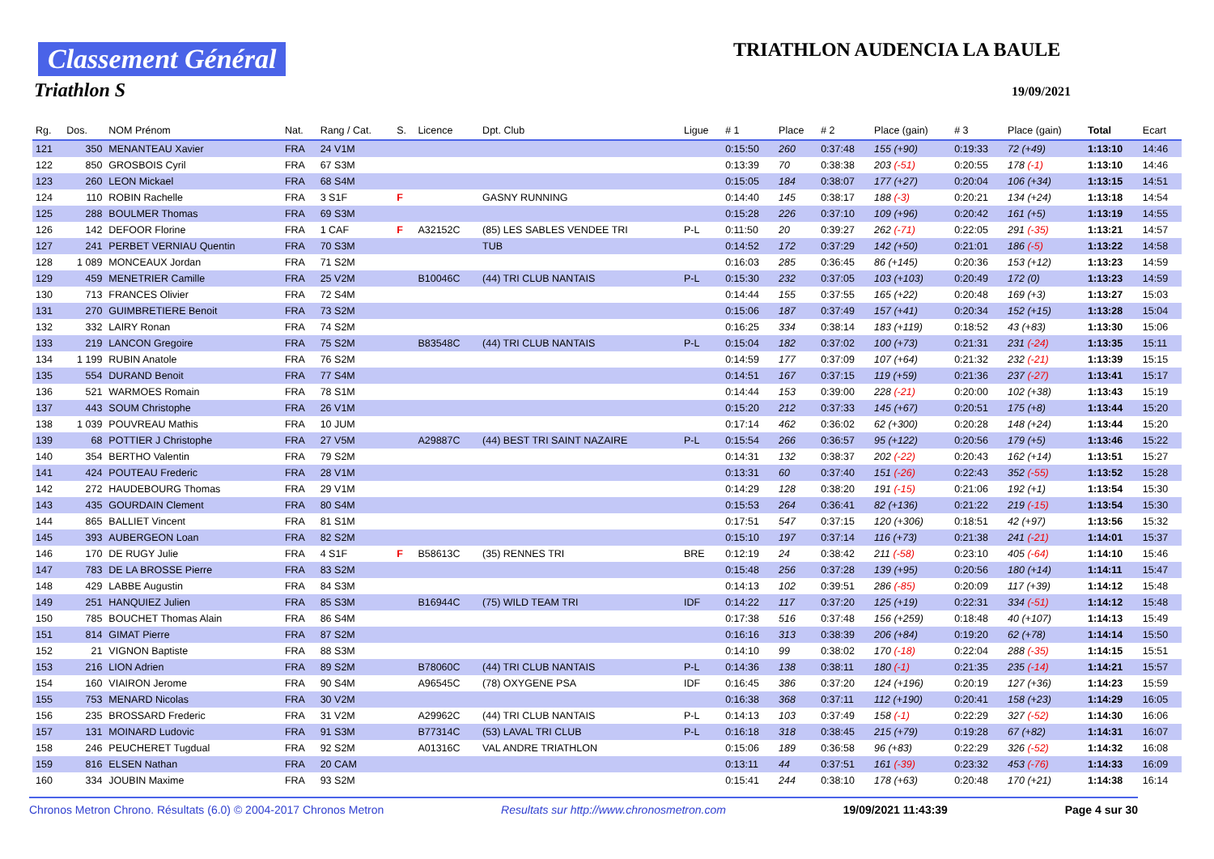Classement Général
Triathlon S
TRIATHLON AUDENCIA LA BAULE
19/09/2021
| Rg. | Dos. | NOM Prénom | Nat. | Rang / Cat. | S. | Licence | Dpt. Club | Ligue | # 1 | Place | # 2 | Place (gain) | # 3 | Place (gain) | Total | Ecart |
| --- | --- | --- | --- | --- | --- | --- | --- | --- | --- | --- | --- | --- | --- | --- | --- | --- |
| 121 | 350 | MENANTEAU Xavier | FRA | 24 V1M | | | | | 0:15:50 | 260 | 0:37:48 | 155 (+90) | 0:19:33 | 72 (+49) | 1:13:10 | 14:46 |
| 122 | 850 | GROSBOIS Cyril | FRA | 67 S3M | | | | | 0:13:39 | 70 | 0:38:38 | 203 (-51) | 0:20:55 | 178 (-1) | 1:13:10 | 14:46 |
| 123 | 260 | LEON Mickael | FRA | 68 S4M | | | | | 0:15:05 | 184 | 0:38:07 | 177 (+27) | 0:20:04 | 106 (+34) | 1:13:15 | 14:51 |
| 124 | 110 | ROBIN Rachelle | FRA | 3 S1F | F | | GASNY RUNNING | | 0:14:40 | 145 | 0:38:17 | 188 (-3) | 0:20:21 | 134 (+24) | 1:13:18 | 14:54 |
| 125 | 288 | BOULMER Thomas | FRA | 69 S3M | | | | | 0:15:28 | 226 | 0:37:10 | 109 (+96) | 0:20:42 | 161 (+5) | 1:13:19 | 14:55 |
| 126 | 142 | DEFOOR Florine | FRA | 1 CAF | F | A32152C | (85) LES SABLES VENDEE TRI | P-L | 0:11:50 | 20 | 0:39:27 | 262 (-71) | 0:22:05 | 291 (-35) | 1:13:21 | 14:57 |
| 127 | 241 | PERBET VERNIAU Quentin | FRA | 70 S3M | | | TUB | | 0:14:52 | 172 | 0:37:29 | 142 (+50) | 0:21:01 | 186 (-5) | 1:13:22 | 14:58 |
| 128 | 1 089 | MONCEAUX Jordan | FRA | 71 S2M | | | | | 0:16:03 | 285 | 0:36:45 | 86 (+145) | 0:20:36 | 153 (+12) | 1:13:23 | 14:59 |
| 129 | 459 | MENETRIER Camille | FRA | 25 V2M | | B10046C | (44) TRI CLUB NANTAIS | P-L | 0:15:30 | 232 | 0:37:05 | 103 (+103) | 0:20:49 | 172 (0) | 1:13:23 | 14:59 |
| 130 | 713 | FRANCES Olivier | FRA | 72 S4M | | | | | 0:14:44 | 155 | 0:37:55 | 165 (+22) | 0:20:48 | 169 (+3) | 1:13:27 | 15:03 |
| 131 | 270 | GUIMBRETIERE Benoit | FRA | 73 S2M | | | | | 0:15:06 | 187 | 0:37:49 | 157 (+41) | 0:20:34 | 152 (+15) | 1:13:28 | 15:04 |
| 132 | 332 | LAIRY Ronan | FRA | 74 S2M | | | | | 0:16:25 | 334 | 0:38:14 | 183 (+119) | 0:18:52 | 43 (+83) | 1:13:30 | 15:06 |
| 133 | 219 | LANCON Gregoire | FRA | 75 S2M | | B83548C | (44) TRI CLUB NANTAIS | P-L | 0:15:04 | 182 | 0:37:02 | 100 (+73) | 0:21:31 | 231 (-24) | 1:13:35 | 15:11 |
| 134 | 1 199 | RUBIN Anatole | FRA | 76 S2M | | | | | 0:14:59 | 177 | 0:37:09 | 107 (+64) | 0:21:32 | 232 (-21) | 1:13:39 | 15:15 |
| 135 | 554 | DURAND Benoit | FRA | 77 S4M | | | | | 0:14:51 | 167 | 0:37:15 | 119 (+59) | 0:21:36 | 237 (-27) | 1:13:41 | 15:17 |
| 136 | 521 | WARMOES Romain | FRA | 78 S1M | | | | | 0:14:44 | 153 | 0:39:00 | 228 (-21) | 0:20:00 | 102 (+38) | 1:13:43 | 15:19 |
| 137 | 443 | SOUM Christophe | FRA | 26 V1M | | | | | 0:15:20 | 212 | 0:37:33 | 145 (+67) | 0:20:51 | 175 (+8) | 1:13:44 | 15:20 |
| 138 | 1 039 | POUVREAU Mathis | FRA | 10 JUM | | | | | 0:17:14 | 462 | 0:36:02 | 62 (+300) | 0:20:28 | 148 (+24) | 1:13:44 | 15:20 |
| 139 | 68 | POTTIER J Christophe | FRA | 27 V5M | | A29887C | (44) BEST TRI SAINT NAZAIRE | P-L | 0:15:54 | 266 | 0:36:57 | 95 (+122) | 0:20:56 | 179 (+5) | 1:13:46 | 15:22 |
| 140 | 354 | BERTHO Valentin | FRA | 79 S2M | | | | | 0:14:31 | 132 | 0:38:37 | 202 (-22) | 0:20:43 | 162 (+14) | 1:13:51 | 15:27 |
| 141 | 424 | POUTEAU Frederic | FRA | 28 V1M | | | | | 0:13:31 | 60 | 0:37:40 | 151 (-26) | 0:22:43 | 352 (-55) | 1:13:52 | 15:28 |
| 142 | 272 | HAUDEBOURG Thomas | FRA | 29 V1M | | | | | 0:14:29 | 128 | 0:38:20 | 191 (-15) | 0:21:06 | 192 (+1) | 1:13:54 | 15:30 |
| 143 | 435 | GOURDAIN Clement | FRA | 80 S4M | | | | | 0:15:53 | 264 | 0:36:41 | 82 (+136) | 0:21:22 | 219 (-15) | 1:13:54 | 15:30 |
| 144 | 865 | BALLIET Vincent | FRA | 81 S1M | | | | | 0:17:51 | 547 | 0:37:15 | 120 (+306) | 0:18:51 | 42 (+97) | 1:13:56 | 15:32 |
| 145 | 393 | AUBERGEON Loan | FRA | 82 S2M | | | | | 0:15:10 | 197 | 0:37:14 | 116 (+73) | 0:21:38 | 241 (-21) | 1:14:01 | 15:37 |
| 146 | 170 | DE RUGY Julie | FRA | 4 S1F | F | B58613C | (35) RENNES TRI | BRE | 0:12:19 | 24 | 0:38:42 | 211 (-58) | 0:23:10 | 405 (-64) | 1:14:10 | 15:46 |
| 147 | 783 | DE LA BROSSE Pierre | FRA | 83 S2M | | | | | 0:15:48 | 256 | 0:37:28 | 139 (+95) | 0:20:56 | 180 (+14) | 1:14:11 | 15:47 |
| 148 | 429 | LABBE Augustin | FRA | 84 S3M | | | | | 0:14:13 | 102 | 0:39:51 | 286 (-85) | 0:20:09 | 117 (+39) | 1:14:12 | 15:48 |
| 149 | 251 | HANQUIEZ Julien | FRA | 85 S3M | | B16944C | (75) WILD TEAM TRI | IDF | 0:14:22 | 117 | 0:37:20 | 125 (+19) | 0:22:31 | 334 (-51) | 1:14:12 | 15:48 |
| 150 | 785 | BOUCHET Thomas Alain | FRA | 86 S4M | | | | | 0:17:38 | 516 | 0:37:48 | 156 (+259) | 0:18:48 | 40 (+107) | 1:14:13 | 15:49 |
| 151 | 814 | GIMAT Pierre | FRA | 87 S2M | | | | | 0:16:16 | 313 | 0:38:39 | 206 (+84) | 0:19:20 | 62 (+78) | 1:14:14 | 15:50 |
| 152 | 21 | VIGNON Baptiste | FRA | 88 S3M | | | | | 0:14:10 | 99 | 0:38:02 | 170 (-18) | 0:22:04 | 288 (-35) | 1:14:15 | 15:51 |
| 153 | 216 | LION Adrien | FRA | 89 S2M | | B78060C | (44) TRI CLUB NANTAIS | P-L | 0:14:36 | 138 | 0:38:11 | 180 (-1) | 0:21:35 | 235 (-14) | 1:14:21 | 15:57 |
| 154 | 160 | VIAIRON Jerome | FRA | 90 S4M | | A96545C | (78) OXYGENE PSA | IDF | 0:16:45 | 386 | 0:37:20 | 124 (+196) | 0:20:19 | 127 (+36) | 1:14:23 | 15:59 |
| 155 | 753 | MENARD Nicolas | FRA | 30 V2M | | | | | 0:16:38 | 368 | 0:37:11 | 112 (+190) | 0:20:41 | 158 (+23) | 1:14:29 | 16:05 |
| 156 | 235 | BROSSARD Frederic | FRA | 31 V2M | | A29962C | (44) TRI CLUB NANTAIS | P-L | 0:14:13 | 103 | 0:37:49 | 158 (-1) | 0:22:29 | 327 (-52) | 1:14:30 | 16:06 |
| 157 | 131 | MOINARD Ludovic | FRA | 91 S3M | | B77314C | (53) LAVAL TRI CLUB | P-L | 0:16:18 | 318 | 0:38:45 | 215 (+79) | 0:19:28 | 67 (+82) | 1:14:31 | 16:07 |
| 158 | 246 | PEUCHERET Tugdual | FRA | 92 S2M | | A01316C | VAL ANDRE TRIATHLON | | 0:15:06 | 189 | 0:36:58 | 96 (+83) | 0:22:29 | 326 (-52) | 1:14:32 | 16:08 |
| 159 | 816 | ELSEN Nathan | FRA | 20 CAM | | | | | 0:13:11 | 44 | 0:37:51 | 161 (-39) | 0:23:32 | 453 (-76) | 1:14:33 | 16:09 |
| 160 | 334 | JOUBIN Maxime | FRA | 93 S2M | | | | | 0:15:41 | 244 | 0:38:10 | 178 (+63) | 0:20:48 | 170 (+21) | 1:14:38 | 16:14 |
Chronos Metron Chrono. Résultats (6.0) © 2004-2017 Chronos Metron Resultats sur http://www.chronosmetron.com 19/09/2021 11:43:39 Page 4 sur 30